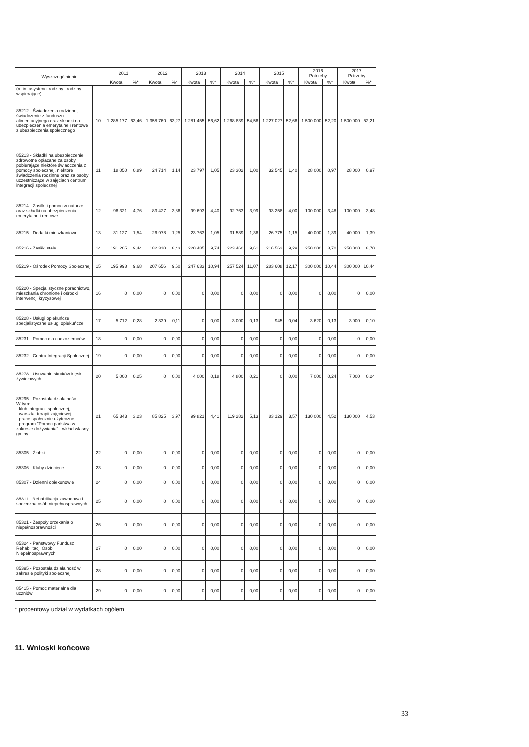| Wyszczególnienie | | 2011 | | 2012 | | 2013 | | 2014 | | 2015 | | 2016 Potrzeby | | 2017 Potrzeby | |
| --- | --- | --- | --- | --- | --- | --- | --- | --- | --- | --- | --- | --- | --- | --- | --- |
| | | Kwota | %* | Kwota | %* | Kwota | %* | Kwota | %* | Kwota | %* | Kwota | %* | Kwota | %* |
| (m.in. asystenci rodziny i rodziny wspierające) | | | | | | | | | | | | | | | |
| 85212 - Świadczenia rodzinne, świadczenie z funduszu alimentacyjnego oraz składki na ubezpieczenia emerytalne i rentowe z ubezpieczenia społecznego | 10 | 1 285 177 | 63,46 | 1 358 760 | 63,27 | 1 281 455 | 56,62 | 1 268 839 | 54,56 | 1 227 027 | 52,66 | 1 500 000 | 52,20 | 1 500 000 | 52,21 |
| 85213 - Składki na ubezpieczenie zdrowotne opłacane za osoby pobierające niektóre świadczenia z pomocy społecznej, niektóre świadczenia rodzinne oraz za osoby uczestniczące w zajęciach centrum integracji społecznej | 11 | 18 050 | 0,89 | 24 714 | 1,14 | 23 797 | 1,05 | 23 302 | 1,00 | 32 545 | 1,40 | 28 000 | 0,97 | 28 000 | 0,97 |
| 85214 - Zasiłki i pomoc w naturze oraz składki na ubezpieczenia emerytalne i rentowe | 12 | 96 321 | 4,76 | 83 427 | 3,86 | 99 693 | 4,40 | 92 763 | 3,99 | 93 258 | 4,00 | 100 000 | 3,48 | 100 000 | 3,48 |
| 85215 - Dodatki mieszkaniowe | 13 | 31 127 | 1,54 | 26 978 | 1,25 | 23 763 | 1,05 | 31 589 | 1,36 | 26 775 | 1,15 | 40 000 | 1,39 | 40 000 | 1,39 |
| 85216 - Zasiłki stałe | 14 | 191 205 | 9,44 | 182 310 | 8,43 | 220 485 | 9,74 | 223 460 | 9,61 | 216 562 | 9,29 | 250 000 | 8,70 | 250 000 | 8,70 |
| 85219 - Ośrodek Pomocy Społecznej | 15 | 195 998 | 9,68 | 207 656 | 9,60 | 247 633 | 10,94 | 257 524 | 11,07 | 283 608 | 12,17 | 300 000 | 10,44 | 300 000 | 10,44 |
| 85220 - Specjalistyczne poradnictwo, mieszkania chronione i ośrodki interwencji kryzysowej | 16 | 0 | 0,00 | 0 | 0,00 | 0 | 0,00 | 0 | 0,00 | 0 | 0,00 | 0 | 0,00 | 0 | 0,00 |
| 85228 - Usługi opiekuńcze i specjalistyczne usługi opiekuńcze | 17 | 5 712 | 0,28 | 2 339 | 0,11 | 0 | 0,00 | 3 000 | 0,13 | 945 | 0,04 | 3 620 | 0,13 | 3 000 | 0,10 |
| 85231 - Pomoc dla cudzoziemców | 18 | 0 | 0,00 | 0 | 0,00 | 0 | 0,00 | 0 | 0,00 | 0 | 0,00 | 0 | 0,00 | 0 | 0,00 |
| 85232 - Centra Integracji Społecznej | 19 | 0 | 0,00 | 0 | 0,00 | 0 | 0,00 | 0 | 0,00 | 0 | 0,00 | 0 | 0,00 | 0 | 0,00 |
| 85278 - Usuwanie skutków klęsk żywiołowych | 20 | 5 000 | 0,25 | 0 | 0,00 | 4 000 | 0,18 | 4 800 | 0,21 | 0 | 0,00 | 7 000 | 0,24 | 7 000 | 0,24 |
| 85295 - Pozostała działalność W tym: - klub integracji społecznej, - warsztat terapii zajęciowej, - prace społecznie użyteczne, - program "Pomoc państwa w zakresie dożywiania" - wkład własny gminy | 21 | 65 343 | 3,23 | 85 825 | 3,97 | 99 821 | 4,41 | 119 282 | 5,13 | 83 129 | 3,57 | 130 000 | 4,52 | 130 000 | 4,53 |
| 85305 - Żłobki | 22 | 0 | 0,00 | 0 | 0,00 | 0 | 0,00 | 0 | 0,00 | 0 | 0,00 | 0 | 0,00 | 0 | 0,00 |
| 85306 - Kluby dziecięce | 23 | 0 | 0,00 | 0 | 0,00 | 0 | 0,00 | 0 | 0,00 | 0 | 0,00 | 0 | 0,00 | 0 | 0,00 |
| 85307 - Dzienni opiekunowie | 24 | 0 | 0,00 | 0 | 0,00 | 0 | 0,00 | 0 | 0,00 | 0 | 0,00 | 0 | 0,00 | 0 | 0,00 |
| 85311 - Rehabilitacja zawodowa i społeczna osób niepełnosprawnych | 25 | 0 | 0,00 | 0 | 0,00 | 0 | 0,00 | 0 | 0,00 | 0 | 0,00 | 0 | 0,00 | 0 | 0,00 |
| 85321 - Zespoły orzekania o niepełnosprawności | 26 | 0 | 0,00 | 0 | 0,00 | 0 | 0,00 | 0 | 0,00 | 0 | 0,00 | 0 | 0,00 | 0 | 0,00 |
| 85324 - Państwowy Fundusz Rehabilitacji Osób Niepełnosprawnych | 27 | 0 | 0,00 | 0 | 0,00 | 0 | 0,00 | 0 | 0,00 | 0 | 0,00 | 0 | 0,00 | 0 | 0,00 |
| 85395 - Pozostała działalność w zakresie polityki społecznej | 28 | 0 | 0,00 | 0 | 0,00 | 0 | 0,00 | 0 | 0,00 | 0 | 0,00 | 0 | 0,00 | 0 | 0,00 |
| 85415 - Pomoc materialna dla uczniów | 29 | 0 | 0,00 | 0 | 0,00 | 0 | 0,00 | 0 | 0,00 | 0 | 0,00 | 0 | 0,00 | 0 | 0,00 |
* procentowy udział w wydatkach ogółem
11. Wnioski końcowe
33